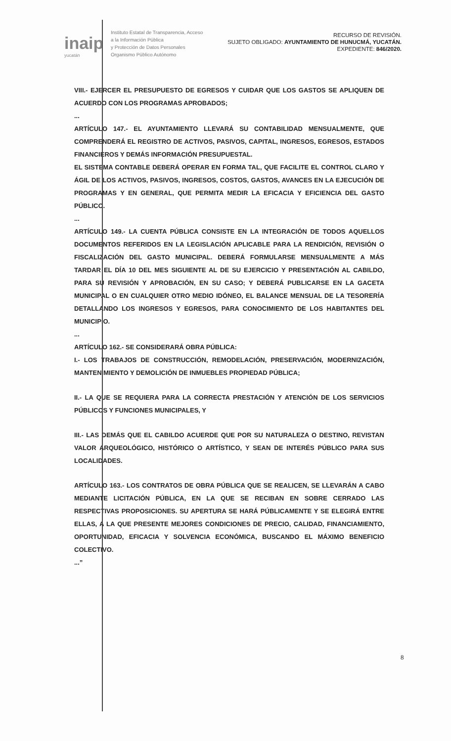inaip
yucatán
Instituto Estatal de Transparencia, Acceso a la Información Pública
y Protección de Datos Personales
Organismo Público Autónomo
RECURSO DE REVISIÓN.
SUJETO OBLIGADO: AYUNTAMIENTO DE HUNUCMÁ, YUCATÁN.
EXPEDIENTE: 846/2020.
VIII.- EJERCER EL PRESUPUESTO DE EGRESOS Y CUIDAR QUE LOS GASTOS SE APLIQUEN DE ACUERDO CON LOS PROGRAMAS APROBADOS;
...
ARTÍCULO 147.- EL AYUNTAMIENTO LLEVARÁ SU CONTABILIDAD MENSUALMENTE, QUE COMPRENDERÁ EL REGISTRO DE ACTIVOS, PASIVOS, CAPITAL, INGRESOS, EGRESOS, ESTADOS FINANCIEROS Y DEMÁS INFORMACIÓN PRESUPUESTAL.
EL SISTEMA CONTABLE DEBERÁ OPERAR EN FORMA TAL, QUE FACILITE EL CONTROL CLARO Y ÁGIL DE LOS ACTIVOS, PASIVOS, INGRESOS, COSTOS, GASTOS, AVANCES EN LA EJECUCIÓN DE PROGRAMAS Y EN GENERAL, QUE PERMITA MEDIR LA EFICACIA Y EFICIENCIA DEL GASTO PÚBLICO.
...
ARTÍCULO 149.- LA CUENTA PÚBLICA CONSISTE EN LA INTEGRACIÓN DE TODOS AQUELLOS DOCUMENTOS REFERIDOS EN LA LEGISLACIÓN APLICABLE PARA LA RENDICIÓN, REVISIÓN O FISCALIZACIÓN DEL GASTO MUNICIPAL. DEBERÁ FORMULARSE MENSUALMENTE A MÁS TARDAR EL DÍA 10 DEL MES SIGUIENTE AL DE SU EJERCICIO Y PRESENTACIÓN AL CABILDO, PARA SU REVISIÓN Y APROBACIÓN, EN SU CASO; Y DEBERÁ PUBLICARSE EN LA GACETA MUNICIPAL O EN CUALQUIER OTRO MEDIO IDÓNEO, EL BALANCE MENSUAL DE LA TESORERÍA DETALLANDO LOS INGRESOS Y EGRESOS, PARA CONOCIMIENTO DE LOS HABITANTES DEL MUNICIPIO.
...
ARTÍCULO 162.- SE CONSIDERARÁ OBRA PÚBLICA:
I.- LOS TRABAJOS DE CONSTRUCCIÓN, REMODELACIÓN, PRESERVACIÓN, MODERNIZACIÓN, MANTENIMIENTO Y DEMOLICIÓN DE INMUEBLES PROPIEDAD PÚBLICA;
II.- LA QUE SE REQUIERA PARA LA CORRECTA PRESTACIÓN Y ATENCIÓN DE LOS SERVICIOS PÚBLICOS Y FUNCIONES MUNICIPALES, Y
III.- LAS DEMÁS QUE EL CABILDO ACUERDE QUE POR SU NATURALEZA O DESTINO, REVISTAN VALOR ARQUEOLÓGICO, HISTÓRICO O ARTÍSTICO, Y SEAN DE INTERÉS PÚBLICO PARA SUS LOCALIDADES.
ARTÍCULO 163.- LOS CONTRATOS DE OBRA PÚBLICA QUE SE REALICEN, SE LLEVARÁN A CABO MEDIANTE LICITACIÓN PÚBLICA, EN LA QUE SE RECIBAN EN SOBRE CERRADO LAS RESPECTIVAS PROPOSICIONES. SU APERTURA SE HARÁ PÚBLICAMENTE Y SE ELEGIRÁ ENTRE ELLAS, A LA QUE PRESENTE MEJORES CONDICIONES DE PRECIO, CALIDAD, FINANCIAMIENTO, OPORTUNIDAD, EFICACIA Y SOLVENCIA ECONÓMICA, BUSCANDO EL MÁXIMO BENEFICIO COLECTIVO.
...”
8